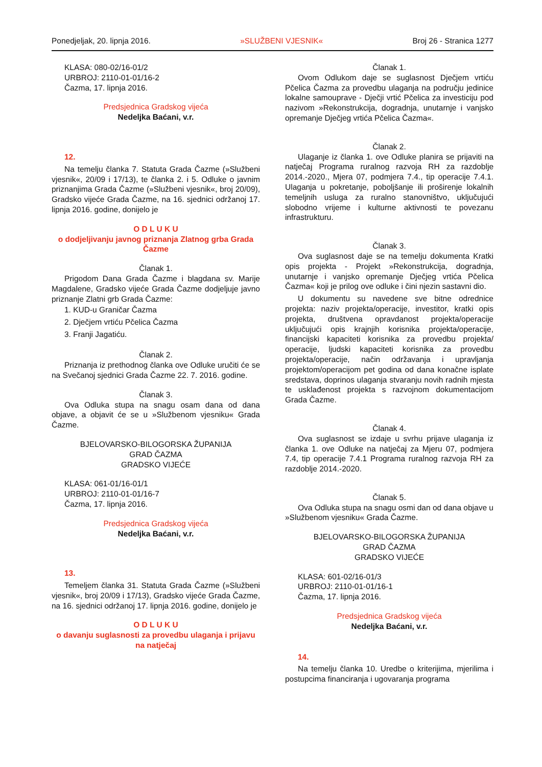Ponedjeljak, 20. lipnja 2016. »SLUŽBENI VJESNIK« Broj 26 - Stranica 1277
KLASA: 080-02/16-01/2
URBROJ: 2110-01-01/16-2
Čazma, 17. lipnja 2016.
Predsjednica Gradskog vijeća
Nedeljka Baćani, v.r.
12.
Na temelju članka 7. Statuta Grada Čazme (»Službeni vjesnik«, 20/09 i 17/13), te članka 2. i 5. Odluke o javnim priznanjima Grada Čazme (»Službeni vjesnik«, broj 20/09), Gradsko vijeće Grada Čazme, na 16. sjednici održanoj 17. lipnja 2016. godine, donijelo je
O D L U K U
o dodjeljivanju javnog priznanja Zlatnog grba Grada Čazme
Članak 1.
Prigodom Dana Grada Čazme i blagdana sv. Marije Magdalene, Gradsko vijeće Grada Čazme dodjeljuje javno priznanje Zlatni grb Grada Čazme:
1. KUD-u Graničar Čazma
2. Dječjem vrtiću Pčelica Čazma
3. Franji Jagatiću.
Članak 2.
Priznanja iz prethodnog članka ove Odluke uručiti će se na Svečanoj sjednici Grada Čazme 22. 7. 2016. godine.
Članak 3.
Ova Odluka stupa na snagu osam dana od dana objave, a objavit će se u »Službenom vjesniku« Grada Čazme.
BJELOVARSKO-BILOGORSKA ŽUPANIJA
GRAD ČAZMA
GRADSKO VIJEĆE
KLASA: 061-01/16-01/1
URBROJ: 2110-01-01/16-7
Čazma, 17. lipnja 2016.
Predsjednica Gradskog vijeća
Nedeljka Baćani, v.r.
13.
Temeljem članka 31. Statuta Grada Čazme (»Službeni vjesnik«, broj 20/09 i 17/13), Gradsko vijeće Grada Čazme, na 16. sjednici održanoj 17. lipnja 2016. godine, donijelo je
O D L U K U
o davanju suglasnosti za provedbu ulaganja i prijavu na natječaj
Članak 1.
Ovom Odlukom daje se suglasnost Dječjem vrtiću Pčelica Čazma za provedbu ulaganja na području jedinice lokalne samouprave - Dječji vrtić Pčelica za investiciju pod nazivom »Rekonstrukcija, dogradnja, unutarnje i vanjsko opremanje Dječjeg vrtića Pčelica Čazma«.
Članak 2.
Ulaganje iz članka 1. ove Odluke planira se prijaviti na natječaj Programa ruralnog razvoja RH za razdoblje 2014.-2020., Mjera 07, podmjera 7.4., tip operacije 7.4.1. Ulaganja u pokretanje, poboljšanje ili proširenje lokalnih temeljnih usluga za ruralno stanovništvo, uključujući slobodno vrijeme i kulturne aktivnosti te povezanu infrastrukturu.
Članak 3.
Ova suglasnost daje se na temelju dokumenta Kratki opis projekta - Projekt »Rekonstrukcija, dogradnja, unutarnje i vanjsko opremanje Dječjeg vrtića Pčelica Čazma« koji je prilog ove odluke i čini njezin sastavni dio.
U dokumentu su navedene sve bitne odrednice projekta: naziv projekta/operacije, investitor, kratki opis projekta, društvena opravdanost projekta/operacije uključujući opis krajnjih korisnika projekta/operacije, financijski kapaciteti korisnika za provedbu projekta/ operacije, ljudski kapaciteti korisnika za provedbu projekta/operacije, način održavanja i upravljanja projektom/operacijom pet godina od dana konačne isplate sredstava, doprinos ulaganja stvaranju novih radnih mjesta te usklađenost projekta s razvojnom dokumentacijom Grada Čazme.
Članak 4.
Ova suglasnost se izdaje u svrhu prijave ulaganja iz članka 1. ove Odluke na natječaj za Mjeru 07, podmjera 7.4, tip operacije 7.4.1 Programa ruralnog razvoja RH za razdoblje 2014.-2020.
Članak 5.
Ova Odluka stupa na snagu osmi dan od dana objave u »Službenom vjesniku« Grada Čazme.
BJELOVARSKO-BILOGORSKA ŽUPANIJA
GRAD ČAZMA
GRADSKO VIJEĆE
KLASA: 601-02/16-01/3
URBROJ: 2110-01-01/16-1
Čazma, 17. lipnja 2016.
Predsjednica Gradskog vijeća
Nedeljka Baćani, v.r.
14.
Na temelju članka 10. Uredbe o kriterijima, mjerilima i postupcima financiranja i ugovaranja programa